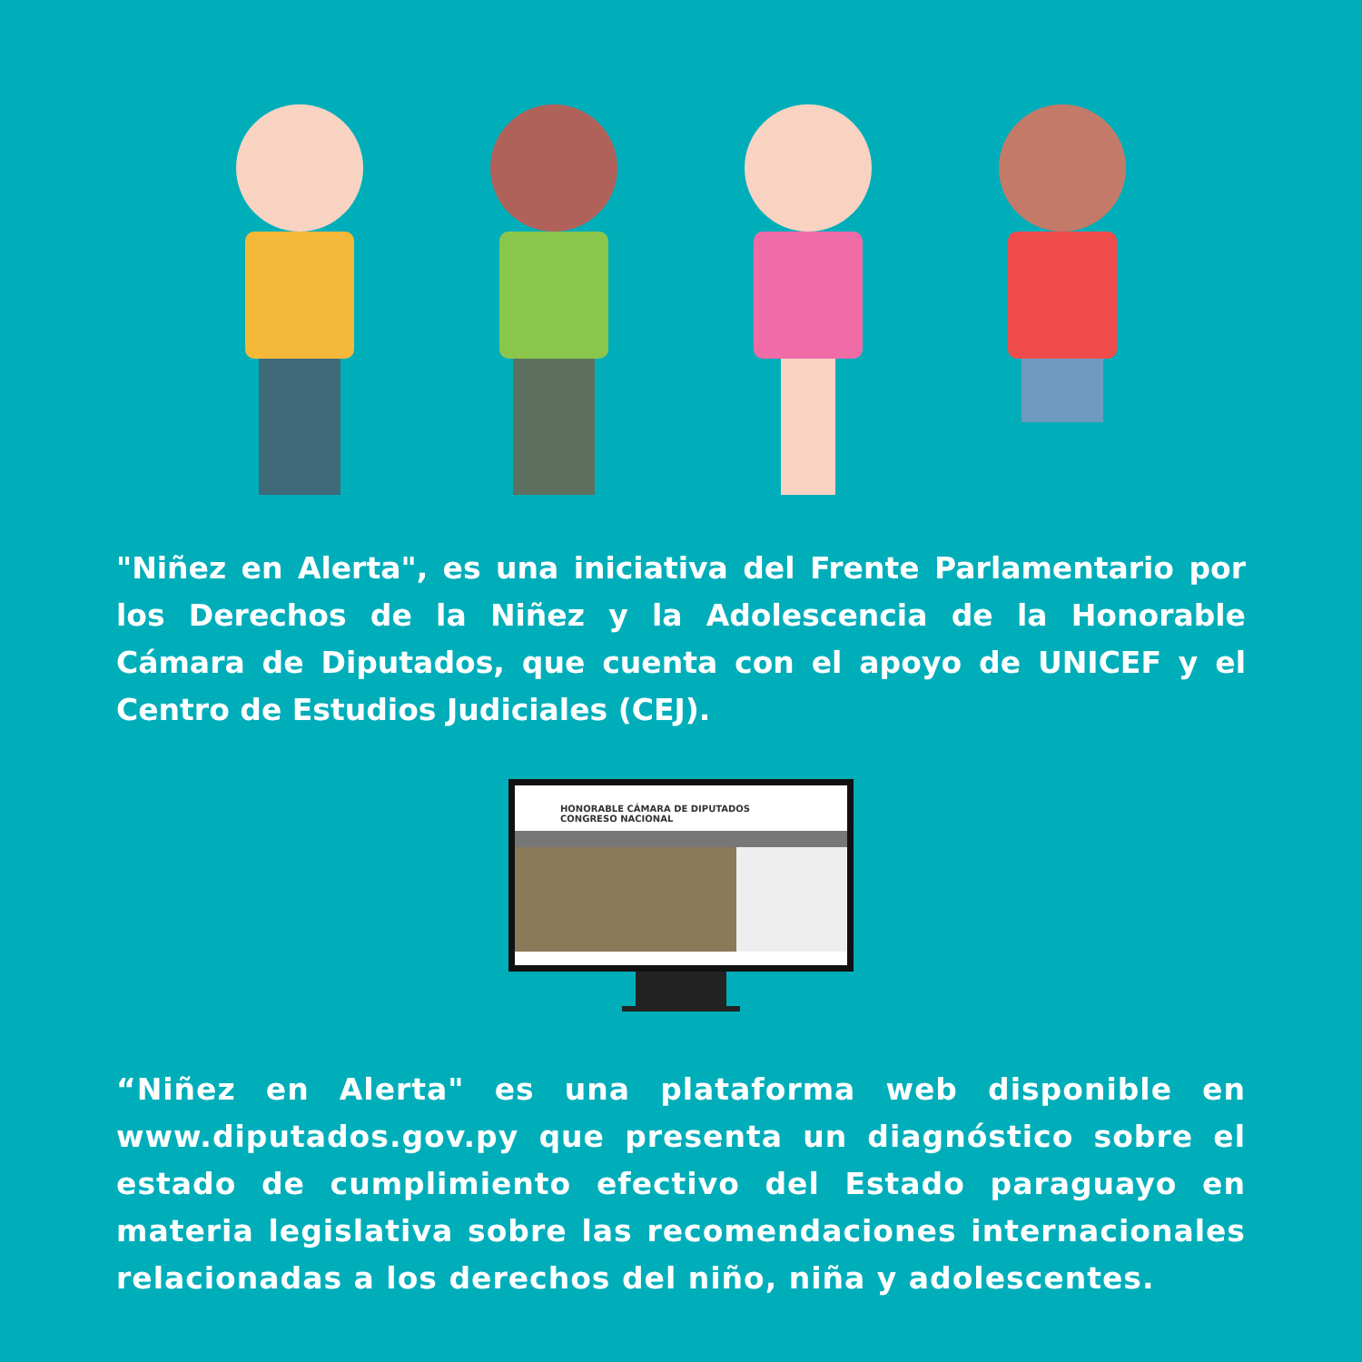"Niñez en Alerta", es una iniciativa del Frente Parlamentario por los Derechos de la Niñez y la Adolescencia de la Honorable Cámara de Diputados, que cuenta con el apoyo de UNICEF y el Centro de Estudios Judiciales (CEJ).
HONORABLE CÁMARA DE DIPUTADOS
CONGRESO NACIONAL
“Niñez en Alerta" es una plataforma web disponible en www.diputados.gov.py que presenta un diagnóstico sobre el estado de cumplimiento efectivo del Estado paraguayo en materia legislativa sobre las recomendaciones internacionales relacionadas a los derechos del niño, niña y adolescentes.